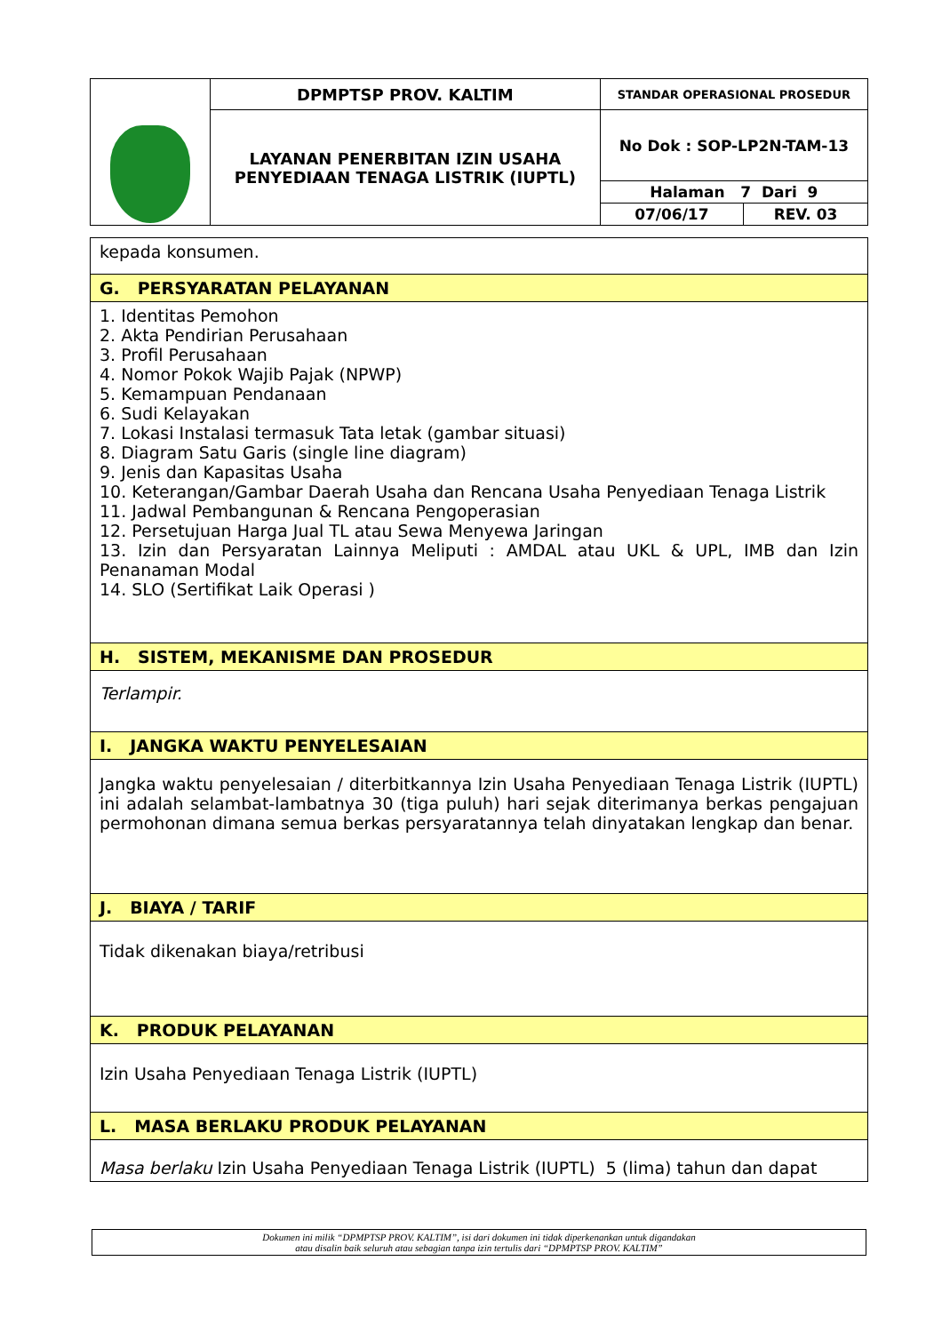| | DPMPTSP PROV. KALTIM | STANDAR OPERASIONAL PROSEDUR | |
| | LAYANAN PENERBITAN IZIN USAHA PENYEDIAAN TENAGA LISTRIK (IUPTL) | No Dok : SOP-LP2N-TAM-13 | |
| | | Halaman 7 Dari 9 | |
| | | 07/06/17 | REV. 03 |
| kepada konsumen. |
| G. PERSYARATAN PELAYANAN |
| 1. Identitas Pemohon 2. Akta Pendirian Perusahaan 3. Profil Perusahaan 4. Nomor Pokok Wajib Pajak (NPWP) 5. Kemampuan Pendanaan 6. Sudi Kelayakan 7. Lokasi Instalasi termasuk Tata letak (gambar situasi) 8. Diagram Satu Garis (single line diagram) 9. Jenis dan Kapasitas Usaha 10. Keterangan/Gambar Daerah Usaha dan Rencana Usaha Penyediaan Tenaga Listrik 11. Jadwal Pembangunan & Rencana Pengoperasian 12. Persetujuan Harga Jual TL atau Sewa Menyewa Jaringan 13. Izin dan Persyaratan Lainnya Meliputi : AMDAL atau UKL & UPL, IMB dan Izin Penanaman Modal 14. SLO (Sertifikat Laik Operasi ) |
| H. SISTEM, MEKANISME DAN PROSEDUR |
| Terlampir. |
| I. JANGKA WAKTU PENYELESAIAN |
| Jangka waktu penyelesaian / diterbitkannya Izin Usaha Penyediaan Tenaga Listrik (IUPTL) ini adalah selambat-lambatnya 30 (tiga puluh) hari sejak diterimanya berkas pengajuan permohonan dimana semua berkas persyaratannya telah dinyatakan lengkap dan benar. |
| J. BIAYA / TARIF |
| Tidak dikenakan biaya/retribusi |
| K. PRODUK PELAYANAN |
| Izin Usaha Penyediaan Tenaga Listrik (IUPTL) |
| L. MASA BERLAKU PRODUK PELAYANAN |
| Masa berlaku Izin Usaha Penyediaan Tenaga Listrik (IUPTL) 5 (lima) tahun dan dapat |
Dokumen ini milik “DPMPTSP PROV. KALTIM”, isi dari dokumen ini tidak diperkenankan untuk digandakan
atau disalin baik seluruh atau sebagian tanpa izin tertulis dari “DPMPTSP PROV. KALTIM”